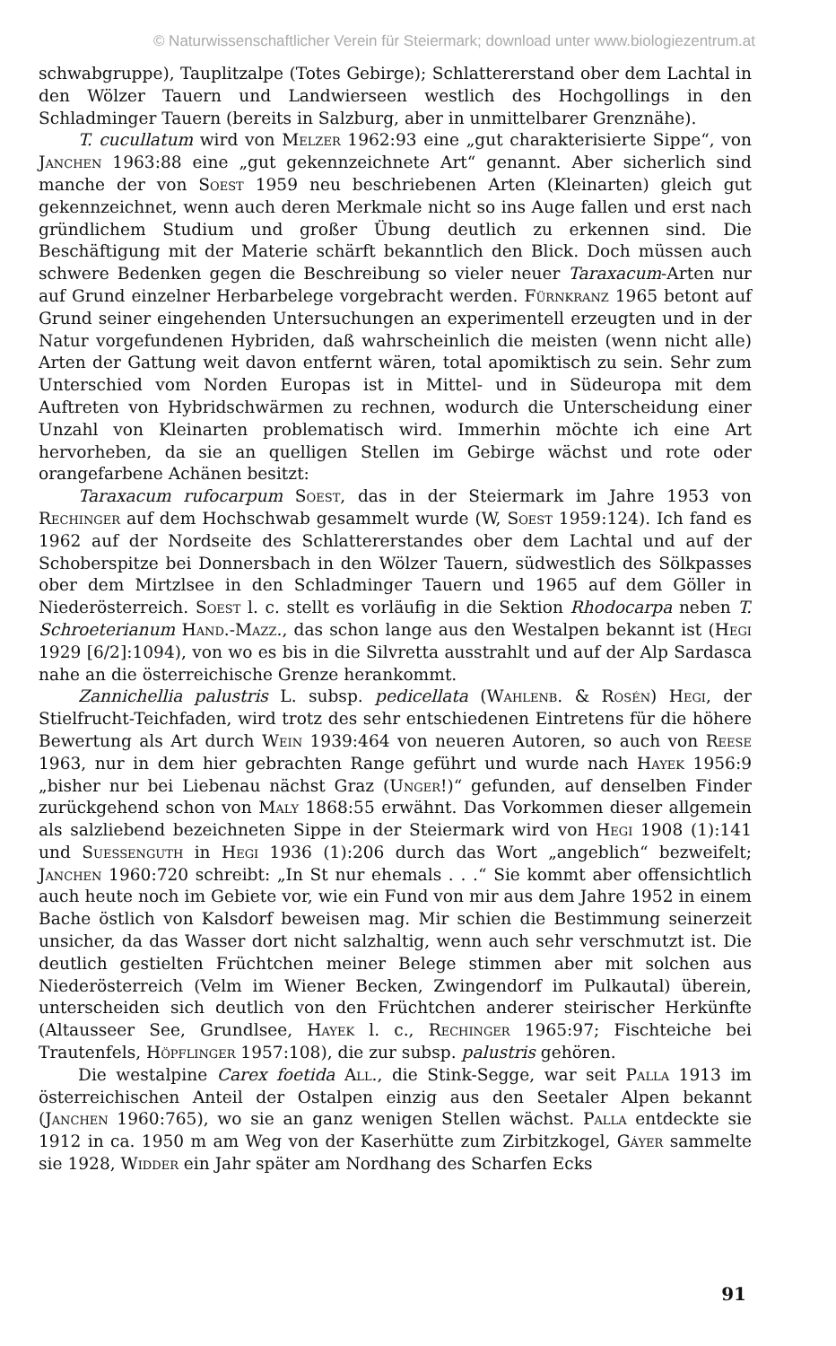© Naturwissenschaftlicher Verein für Steiermark; download unter www.biologiezentrum.at
schwabgruppe), Tauplitzalpe (Totes Gebirge); Schlattererstand ober dem Lachtal in den Wölzer Tauern und Landwierseen westlich des Hochgollings in den Schladminger Tauern (bereits in Salzburg, aber in unmittelbarer Grenznähe).
T. cucullatum wird von Melzer 1962:93 eine „gut charakterisierte Sippe“, von Janchen 1963:88 eine „gut gekennzeichnete Art“ genannt. Aber sicherlich sind manche der von Soest 1959 neu beschriebenen Arten (Kleinarten) gleich gut gekennzeichnet, wenn auch deren Merkmale nicht so ins Auge fallen und erst nach gründlichem Studium und großer Übung deutlich zu erkennen sind. Die Beschäftigung mit der Materie schärft bekanntlich den Blick. Doch müssen auch schwere Bedenken gegen die Beschreibung so vieler neuer Taraxacum-Arten nur auf Grund einzelner Herbarbelege vorgebracht werden. Fürnkranz 1965 betont auf Grund seiner eingehenden Untersuchungen an experimentell erzeugten und in der Natur vorgefundenen Hybriden, daß wahrscheinlich die meisten (wenn nicht alle) Arten der Gattung weit davon entfernt wären, total apomiktisch zu sein. Sehr zum Unterschied vom Norden Europas ist in Mittel- und in Südeuropa mit dem Auftreten von Hybridschwärmen zu rechnen, wodurch die Unterscheidung einer Unzahl von Kleinarten problematisch wird. Immerhin möchte ich eine Art hervorheben, da sie an quelligen Stellen im Gebirge wächst und rote oder orangefarbene Achänen besitzt:
Taraxacum rufocarpum Soest, das in der Steiermark im Jahre 1953 von Rechinger auf dem Hochschwab gesammelt wurde (W, Soest 1959:124). Ich fand es 1962 auf der Nordseite des Schlattererstandes ober dem Lachtal und auf der Schoberspitze bei Donnersbach in den Wölzer Tauern, südwestlich des Sölkpasses ober dem Mirtzlsee in den Schladminger Tauern und 1965 auf dem Göller in Niederösterreich. Soest l. c. stellt es vorläufig in die Sektion Rhodocarpa neben T. Schroeterianum Hand.-Mazz., das schon lange aus den Westalpen bekannt ist (Hegi 1929 [6/2]:1094), von wo es bis in die Silvretta ausstrahlt und auf der Alp Sardasca nahe an die österreichische Grenze herankommt.
Zannichellia palustris L. subsp. pedicellata (Wahlenb. & Rosén) Hegi, der Stielfrucht-Teichfaden, wird trotz des sehr entschiedenen Eintretens für die höhere Bewertung als Art durch Wein 1939:464 von neueren Autoren, so auch von Reese 1963, nur in dem hier gebrachten Range geführt und wurde nach Hayek 1956:9 „bisher nur bei Liebenau nächst Graz (Unger!)“ gefunden, auf denselben Finder zurückgehend schon von Maly 1868:55 erwähnt. Das Vorkommen dieser allgemein als salzliebend bezeichneten Sippe in der Steiermark wird von Hegi 1908 (1):141 und Suessenguth in Hegi 1936 (1):206 durch das Wort „angeblich“ bezweifelt; Janchen 1960:720 schreibt: „In St nur ehemals . . .“ Sie kommt aber offensichtlich auch heute noch im Gebiete vor, wie ein Fund von mir aus dem Jahre 1952 in einem Bache östlich von Kalsdorf beweisen mag. Mir schien die Bestimmung seinerzeit unsicher, da das Wasser dort nicht salzhaltig, wenn auch sehr verschmutzt ist. Die deutlich gestielten Früchtchen meiner Belege stimmen aber mit solchen aus Niederösterreich (Velm im Wiener Becken, Zwingendorf im Pulkautal) überein, unterscheiden sich deutlich von den Früchtchen anderer steirischer Herkünfte (Altausseer See, Grundlsee, Hayek l. c., Rechinger 1965:97; Fischteiche bei Trautenfels, Höpflinger 1957:108), die zur subsp. palustris gehören.
Die westalpine Carex foetida All., die Stink-Segge, war seit Palla 1913 im österreichischen Anteil der Ostalpen einzig aus den Seetaler Alpen bekannt (Janchen 1960:765), wo sie an ganz wenigen Stellen wächst. Palla entdeckte sie 1912 in ca. 1950 m am Weg von der Kaserhütte zum Zirbitzkogel, Gáyer sammelte sie 1928, Widder ein Jahr später am Nordhang des Scharfen Ecks
91